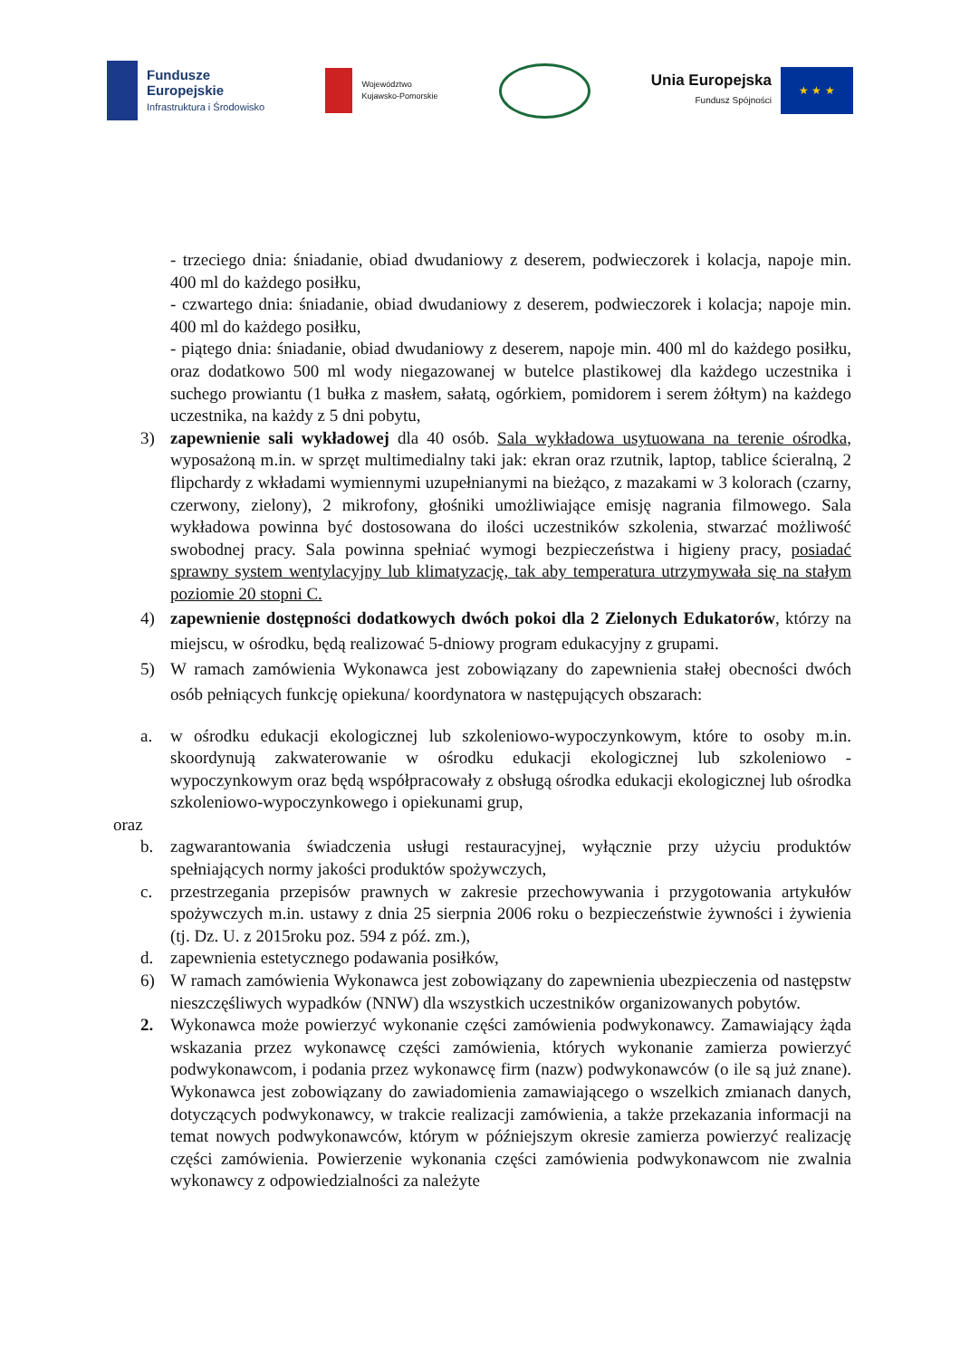Fundusze
Europejskie
Infrastruktura i Środowisko
Województwo
Kujawsko-Pomorskie
Unia Europejska
Fundusz Spójności
★ ★ ★
- trzeciego dnia: śniadanie, obiad dwudaniowy z deserem, podwieczorek i kolacja, napoje min. 400 ml do każdego posiłku,
- czwartego dnia: śniadanie, obiad dwudaniowy z deserem, podwieczorek i kolacja; napoje min. 400 ml do każdego posiłku,
- piątego dnia: śniadanie, obiad dwudaniowy z deserem, napoje min. 400 ml do każdego posiłku, oraz dodatkowo 500 ml wody niegazowanej w butelce plastikowej dla każdego uczestnika i suchego prowiantu (1 bułka z masłem, sałatą, ogórkiem, pomidorem i serem żółtym) na każdego uczestnika, na każdy z 5 dni pobytu,
3) zapewnienie sali wykładowej dla 40 osób. Sala wykładowa usytuowana na terenie ośrodka, wyposażoną m.in. w sprzęt multimedialny taki jak: ekran oraz rzutnik, laptop, tablice ścieralną, 2 flipchardy z wkładami wymiennymi uzupełnianymi na bieżąco, z mazakami w 3 kolorach (czarny, czerwony, zielony), 2 mikrofony, głośniki umożliwiające emisję nagrania filmowego. Sala wykładowa powinna być dostosowana do ilości uczestników szkolenia, stwarzać możliwość swobodnej pracy. Sala powinna spełniać wymogi bezpieczeństwa i higieny pracy, posiadać sprawny system wentylacyjny lub klimatyzację, tak aby temperatura utrzymywała się na stałym poziomie 20 stopni C.
4) zapewnienie dostępności dodatkowych dwóch pokoi dla 2 Zielonych Edukatorów, którzy na miejscu, w ośrodku, będą realizować 5-dniowy program edukacyjny z grupami.
5) W ramach zamówienia Wykonawca jest zobowiązany do zapewnienia stałej obecności dwóch osób pełniących funkcję opiekuna/ koordynatora w następujących obszarach:
a. w ośrodku edukacji ekologicznej lub szkoleniowo-wypoczynkowym, które to osoby m.in. skoordynują zakwaterowanie w ośrodku edukacji ekologicznej lub szkoleniowo -wypoczynkowym oraz będą współpracowały z obsługą ośrodka edukacji ekologicznej lub ośrodka szkoleniowo-wypoczynkowego i opiekunami grup,
oraz
b. zagwarantowania świadczenia usługi restauracyjnej, wyłącznie przy użyciu produktów spełniających normy jakości produktów spożywczych,
c. przestrzegania przepisów prawnych w zakresie przechowywania i przygotowania artykułów spożywczych m.in. ustawy z dnia 25 sierpnia 2006 roku o bezpieczeństwie żywności i żywienia (tj. Dz. U. z 2015roku poz. 594 z póź. zm.),
d. zapewnienia estetycznego podawania posiłków,
6) W ramach zamówienia Wykonawca jest zobowiązany do zapewnienia ubezpieczenia od następstw nieszczęśliwych wypadków (NNW) dla wszystkich uczestników organizowanych pobytów.
2. Wykonawca może powierzyć wykonanie części zamówienia podwykonawcy. Zamawiający żąda wskazania przez wykonawcę części zamówienia, których wykonanie zamierza powierzyć podwykonawcom, i podania przez wykonawcę firm (nazw) podwykonawców (o ile są już znane). Wykonawca jest zobowiązany do zawiadomienia zamawiającego o wszelkich zmianach danych, dotyczących podwykonawcy, w trakcie realizacji zamówienia, a także przekazania informacji na temat nowych podwykonawców, którym w późniejszym okresie zamierza powierzyć realizację części zamówienia. Powierzenie wykonania części zamówienia podwykonawcom nie zwalnia wykonawcy z odpowiedzialności za należyte